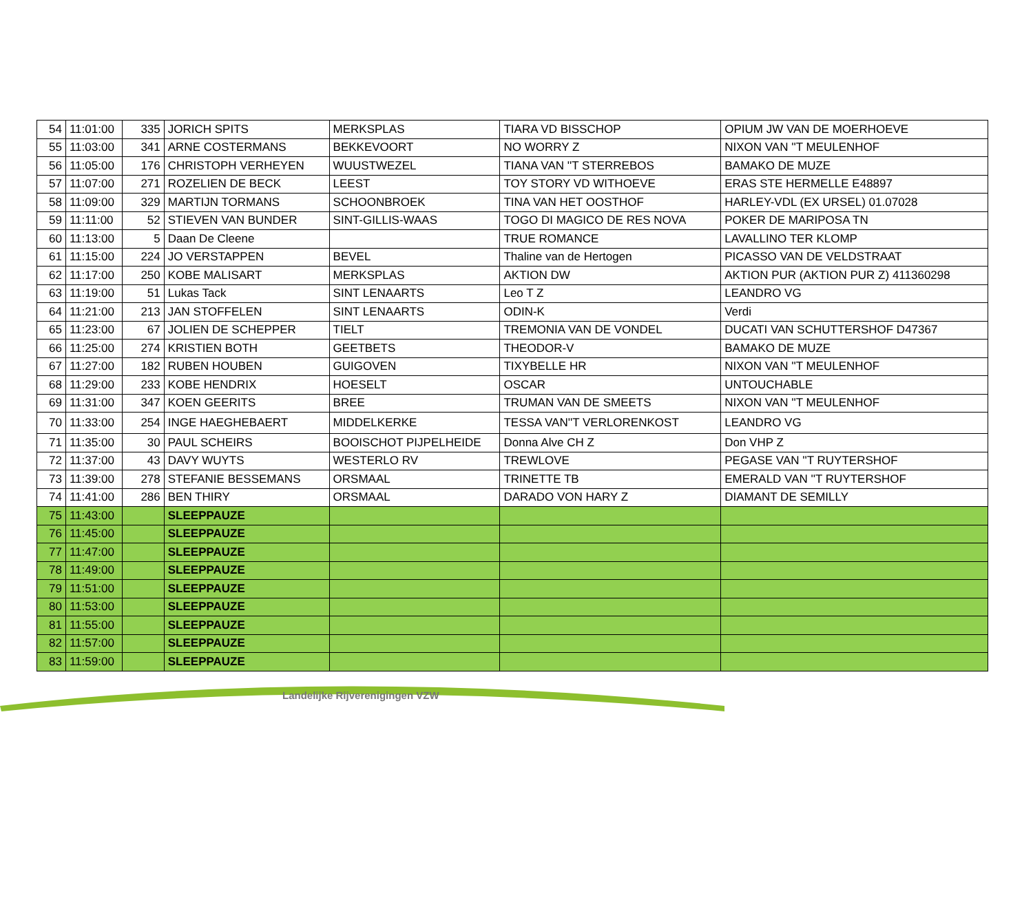| 54 | 11:01:00 | 335 | JORICH SPITS | MERKSPLAS | TIARA VD BISSCHOP | OPIUM JW VAN DE MOERHOEVE |
| 55 | 11:03:00 | 341 | ARNE COSTERMANS | BEKKEVOORT | NO WORRY Z | NIXON VAN ''T MEULENHOF |
| 56 | 11:05:00 | 176 | CHRISTOPH VERHEYEN | WUUSTWEZEL | TIANA VAN ''T STERREBOS | BAMAKO DE MUZE |
| 57 | 11:07:00 | 271 | ROZELIEN DE BECK | LEEST | TOY STORY VD WITHOEVE | ERAS STE HERMELLE E48897 |
| 58 | 11:09:00 | 329 | MARTIJN TORMANS | SCHOONBROEK | TINA VAN HET OOSTHOF | HARLEY-VDL (EX URSEL) 01.07028 |
| 59 | 11:11:00 | 52 | STIEVEN VAN BUNDER | SINT-GILLIS-WAAS | TOGO DI MAGICO DE RES NOVA | POKER DE MARIPOSA TN |
| 60 | 11:13:00 | 5 | Daan De Cleene | | TRUE ROMANCE | LAVALLINO TER KLOMP |
| 61 | 11:15:00 | 224 | JO VERSTAPPEN | BEVEL | Thaline van de Hertogen | PICASSO VAN DE VELDSTRAAT |
| 62 | 11:17:00 | 250 | KOBE MALISART | MERKSPLAS | AKTION DW | AKTION PUR (AKTION PUR Z) 411360298 |
| 63 | 11:19:00 | 51 | Lukas Tack | SINT LENAARTS | Leo T Z | LEANDRO VG |
| 64 | 11:21:00 | 213 | JAN STOFFELEN | SINT LENAARTS | ODIN-K | Verdi |
| 65 | 11:23:00 | 67 | JOLIEN DE SCHEPPER | TIELT | TREMONIA VAN DE VONDEL | DUCATI VAN SCHUTTERSHOF D47367 |
| 66 | 11:25:00 | 274 | KRISTIEN BOTH | GEETBETS | THEODOR-V | BAMAKO DE MUZE |
| 67 | 11:27:00 | 182 | RUBEN HOUBEN | GUIGOVEN | TIXYBELLE HR | NIXON VAN ''T MEULENHOF |
| 68 | 11:29:00 | 233 | KOBE HENDRIX | HOESELT | OSCAR | UNTOUCHABLE |
| 69 | 11:31:00 | 347 | KOEN GEERITS | BREE | TRUMAN VAN DE SMEETS | NIXON VAN ''T MEULENHOF |
| 70 | 11:33:00 | 254 | INGE HAEGHEBAERT | MIDDELKERKE | TESSA VAN''T VERLORENKOST | LEANDRO VG |
| 71 | 11:35:00 | 30 | PAUL SCHEIRS | BOOISCHOT PIJPELHEIDE | Donna Alve CH Z | Don VHP Z |
| 72 | 11:37:00 | 43 | DAVY WUYTS | WESTERLO RV | TREWLOVE | PEGASE VAN ''T RUYTERSHOF |
| 73 | 11:39:00 | 278 | STEFANIE BESSEMANS | ORSMAAL | TRINETTE TB | EMERALD VAN ''T RUYTERSHOF |
| 74 | 11:41:00 | 286 | BEN THIRY | ORSMAAL | DARADO VON HARY Z | DIAMANT DE SEMILLY |
| 75 | 11:43:00 | | SLEEPPAUZE | | | |
| 76 | 11:45:00 | | SLEEPPAUZE | | | |
| 77 | 11:47:00 | | SLEEPPAUZE | | | |
| 78 | 11:49:00 | | SLEEPPAUZE | | | |
| 79 | 11:51:00 | | SLEEPPAUZE | | | |
| 80 | 11:53:00 | | SLEEPPAUZE | | | |
| 81 | 11:55:00 | | SLEEPPAUZE | | | |
| 82 | 11:57:00 | | SLEEPPAUZE | | | |
| 83 | 11:59:00 | | SLEEPPAUZE | | | |
Landelijke Rijverenigingen VZW